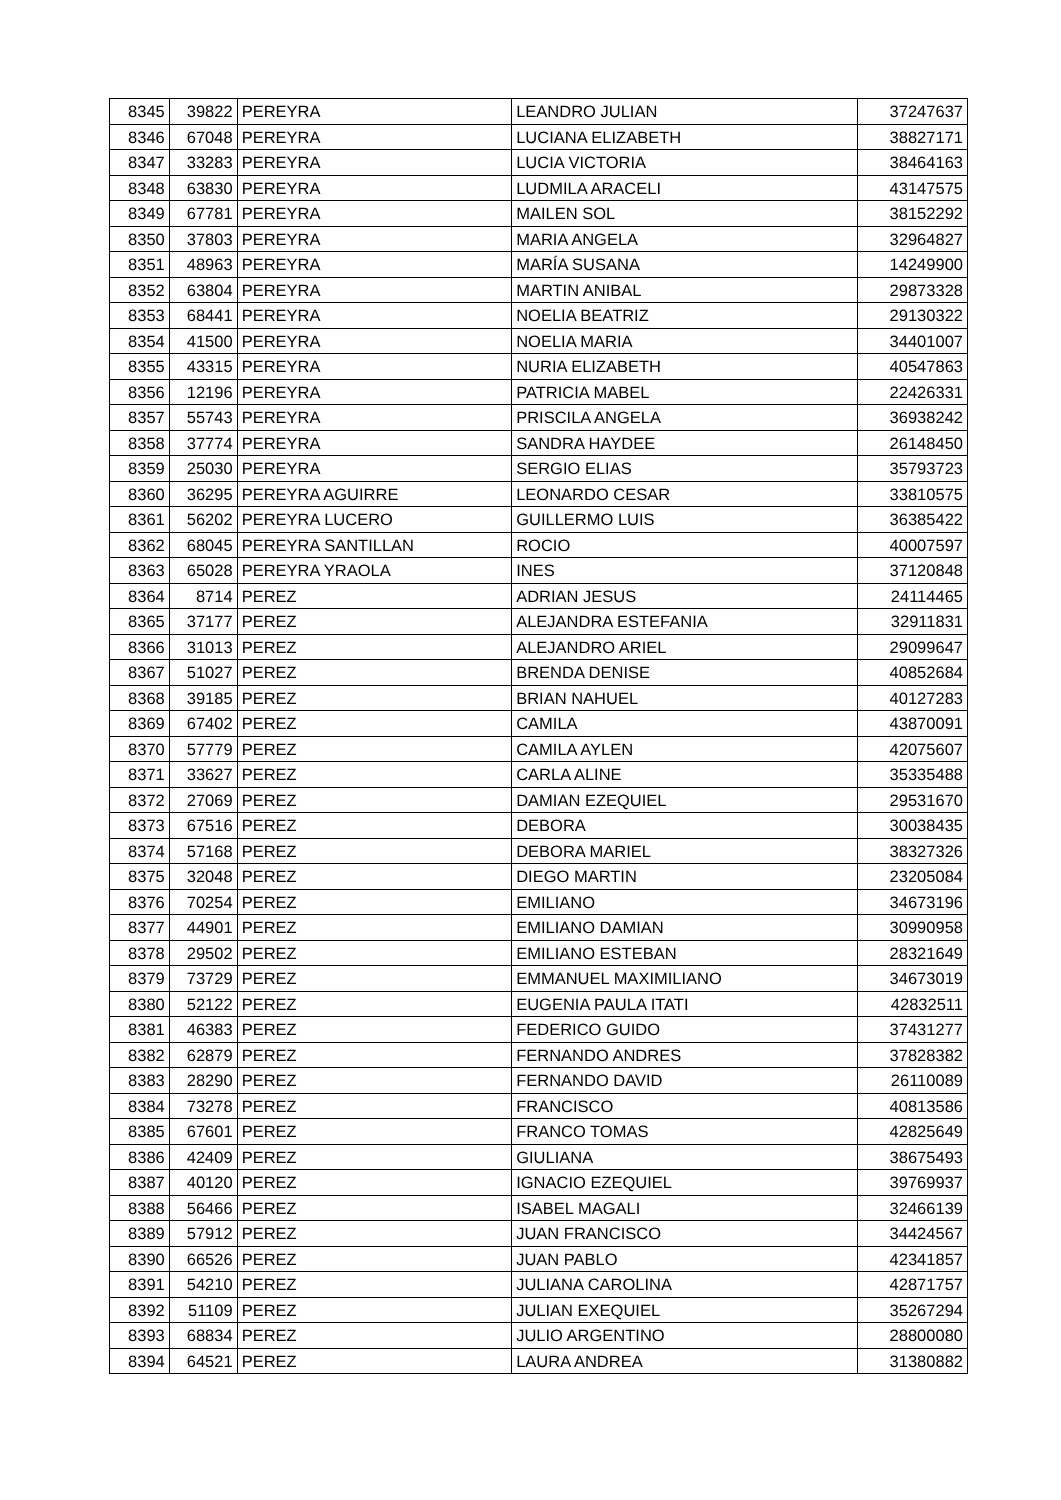| 8345 | 39822 | PEREYRA | LEANDRO JULIAN | 37247637 |
| 8346 | 67048 | PEREYRA | LUCIANA ELIZABETH | 38827171 |
| 8347 | 33283 | PEREYRA | LUCIA VICTORIA | 38464163 |
| 8348 | 63830 | PEREYRA | LUDMILA ARACELI | 43147575 |
| 8349 | 67781 | PEREYRA | MAILEN SOL | 38152292 |
| 8350 | 37803 | PEREYRA | MARIA ANGELA | 32964827 |
| 8351 | 48963 | PEREYRA | MARÍA SUSANA | 14249900 |
| 8352 | 63804 | PEREYRA | MARTIN ANIBAL | 29873328 |
| 8353 | 68441 | PEREYRA | NOELIA BEATRIZ | 29130322 |
| 8354 | 41500 | PEREYRA | NOELIA MARIA | 34401007 |
| 8355 | 43315 | PEREYRA | NURIA ELIZABETH | 40547863 |
| 8356 | 12196 | PEREYRA | PATRICIA MABEL | 22426331 |
| 8357 | 55743 | PEREYRA | PRISCILA ANGELA | 36938242 |
| 8358 | 37774 | PEREYRA | SANDRA HAYDEE | 26148450 |
| 8359 | 25030 | PEREYRA | SERGIO ELIAS | 35793723 |
| 8360 | 36295 | PEREYRA AGUIRRE | LEONARDO CESAR | 33810575 |
| 8361 | 56202 | PEREYRA LUCERO | GUILLERMO LUIS | 36385422 |
| 8362 | 68045 | PEREYRA SANTILLAN | ROCIO | 40007597 |
| 8363 | 65028 | PEREYRA YRAOLA | INES | 37120848 |
| 8364 | 8714 | PEREZ | ADRIAN JESUS | 24114465 |
| 8365 | 37177 | PEREZ | ALEJANDRA ESTEFANIA | 32911831 |
| 8366 | 31013 | PEREZ | ALEJANDRO ARIEL | 29099647 |
| 8367 | 51027 | PEREZ | BRENDA DENISE | 40852684 |
| 8368 | 39185 | PEREZ | BRIAN NAHUEL | 40127283 |
| 8369 | 67402 | PEREZ | CAMILA | 43870091 |
| 8370 | 57779 | PEREZ | CAMILA AYLEN | 42075607 |
| 8371 | 33627 | PEREZ | CARLA ALINE | 35335488 |
| 8372 | 27069 | PEREZ | DAMIAN EZEQUIEL | 29531670 |
| 8373 | 67516 | PEREZ | DEBORA | 30038435 |
| 8374 | 57168 | PEREZ | DEBORA MARIEL | 38327326 |
| 8375 | 32048 | PEREZ | DIEGO MARTIN | 23205084 |
| 8376 | 70254 | PEREZ | EMILIANO | 34673196 |
| 8377 | 44901 | PEREZ | EMILIANO DAMIAN | 30990958 |
| 8378 | 29502 | PEREZ | EMILIANO ESTEBAN | 28321649 |
| 8379 | 73729 | PEREZ | EMMANUEL MAXIMILIANO | 34673019 |
| 8380 | 52122 | PEREZ | EUGENIA PAULA ITATI | 42832511 |
| 8381 | 46383 | PEREZ | FEDERICO GUIDO | 37431277 |
| 8382 | 62879 | PEREZ | FERNANDO ANDRES | 37828382 |
| 8383 | 28290 | PEREZ | FERNANDO DAVID | 26110089 |
| 8384 | 73278 | PEREZ | FRANCISCO | 40813586 |
| 8385 | 67601 | PEREZ | FRANCO TOMAS | 42825649 |
| 8386 | 42409 | PEREZ | GIULIANA | 38675493 |
| 8387 | 40120 | PEREZ | IGNACIO EZEQUIEL | 39769937 |
| 8388 | 56466 | PEREZ | ISABEL MAGALI | 32466139 |
| 8389 | 57912 | PEREZ | JUAN FRANCISCO | 34424567 |
| 8390 | 66526 | PEREZ | JUAN PABLO | 42341857 |
| 8391 | 54210 | PEREZ | JULIANA CAROLINA | 42871757 |
| 8392 | 51109 | PEREZ | JULIAN EXEQUIEL | 35267294 |
| 8393 | 68834 | PEREZ | JULIO ARGENTINO | 28800080 |
| 8394 | 64521 | PEREZ | LAURA ANDREA | 31380882 |